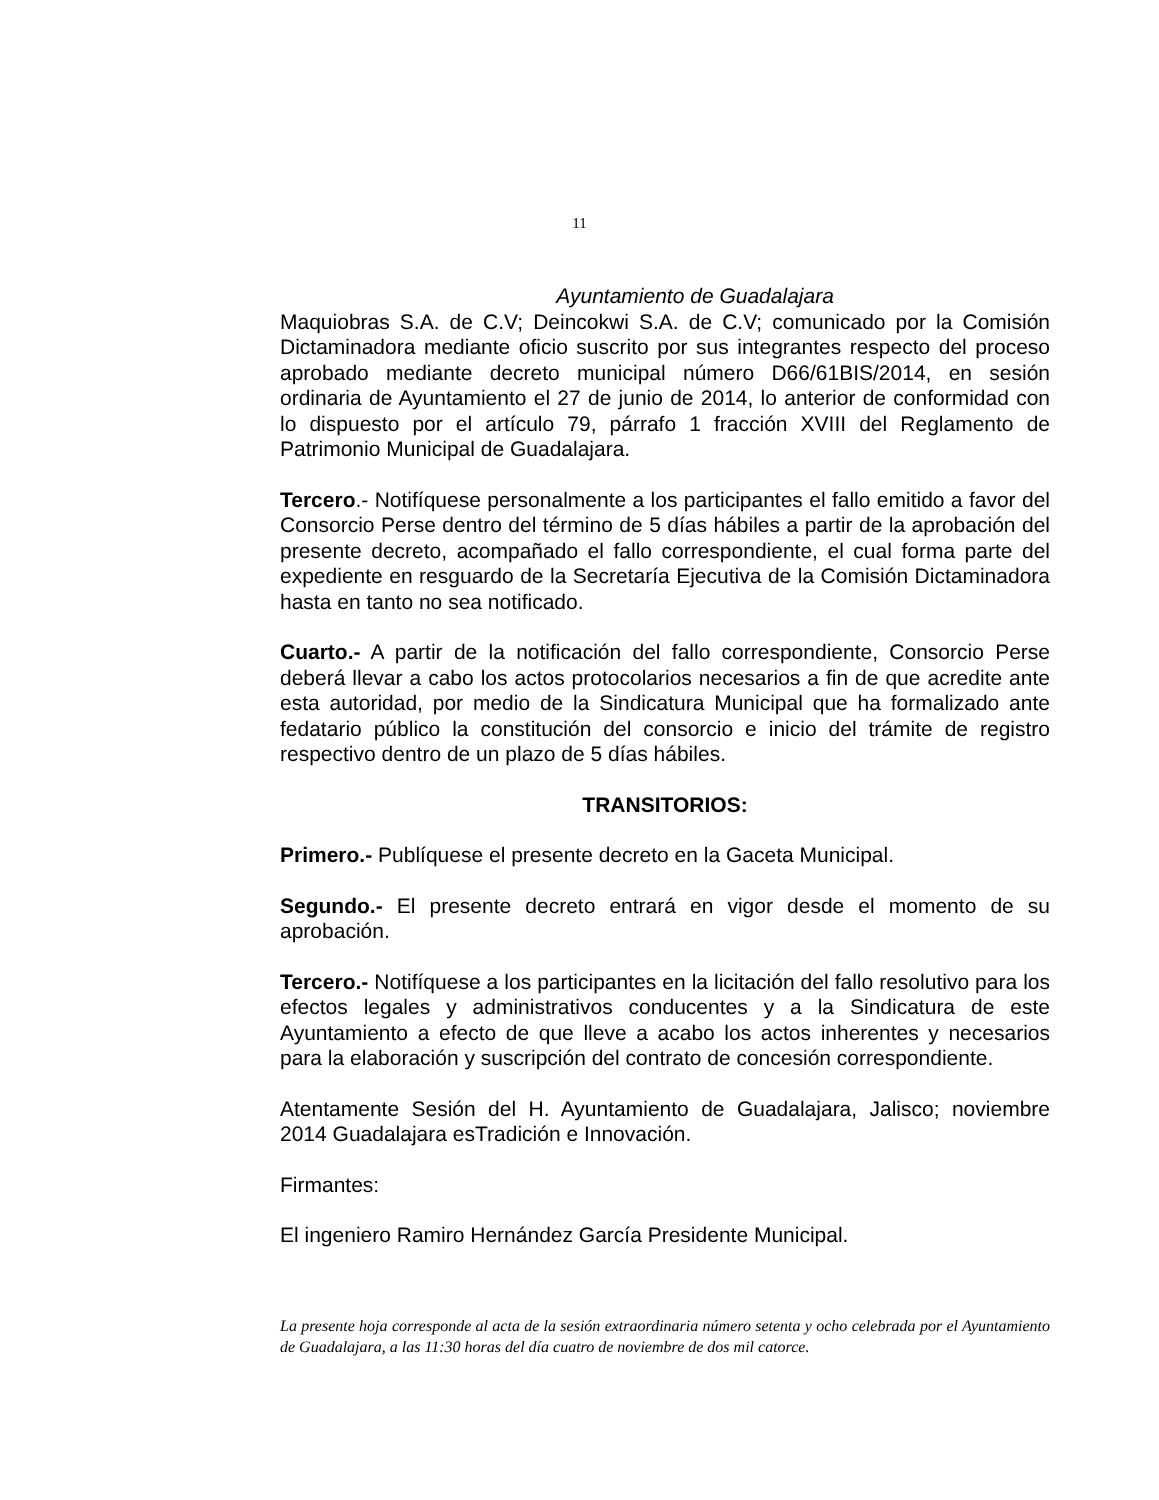11
Ayuntamiento de Guadalajara
Maquiobras S.A. de C.V; Deincokwi S.A. de C.V; comunicado por la Comisión Dictaminadora mediante oficio suscrito por sus integrantes respecto del proceso aprobado mediante decreto municipal número D66/61BIS/2014, en sesión ordinaria de Ayuntamiento el 27 de junio de 2014, lo anterior de conformidad con lo dispuesto por el artículo 79, párrafo 1 fracción XVIII del Reglamento de Patrimonio Municipal de Guadalajara.
Tercero.- Notifíquese personalmente a los participantes el fallo emitido a favor del Consorcio Perse dentro del término de 5 días hábiles a partir de la aprobación del presente decreto, acompañado el fallo correspondiente, el cual forma parte del expediente en resguardo de la Secretaría Ejecutiva de la Comisión Dictaminadora hasta en tanto no sea notificado.
Cuarto.- A partir de la notificación del fallo correspondiente, Consorcio Perse deberá llevar a cabo los actos protocolarios necesarios a fin de que acredite ante esta autoridad, por medio de la Sindicatura Municipal que ha formalizado ante fedatario público la constitución del consorcio e inicio del trámite de registro respectivo dentro de un plazo de 5 días hábiles.
TRANSITORIOS:
Primero.- Publíquese el presente decreto en la Gaceta Municipal.
Segundo.- El presente decreto entrará en vigor desde el momento de su aprobación.
Tercero.- Notifíquese a los participantes en la licitación del fallo resolutivo para los efectos legales y administrativos conducentes y a la Sindicatura de este Ayuntamiento a efecto de que lleve a acabo los actos inherentes y necesarios para la elaboración y suscripción del contrato de concesión correspondiente.
Atentamente Sesión del H. Ayuntamiento de Guadalajara, Jalisco; noviembre 2014 Guadalajara esTradición e Innovación.
Firmantes:
El ingeniero Ramiro Hernández García Presidente Municipal.
La presente hoja corresponde al acta de la sesión extraordinaria número setenta y ocho celebrada por el Ayuntamiento de Guadalajara, a las 11:30 horas del día cuatro de noviembre de dos mil catorce.